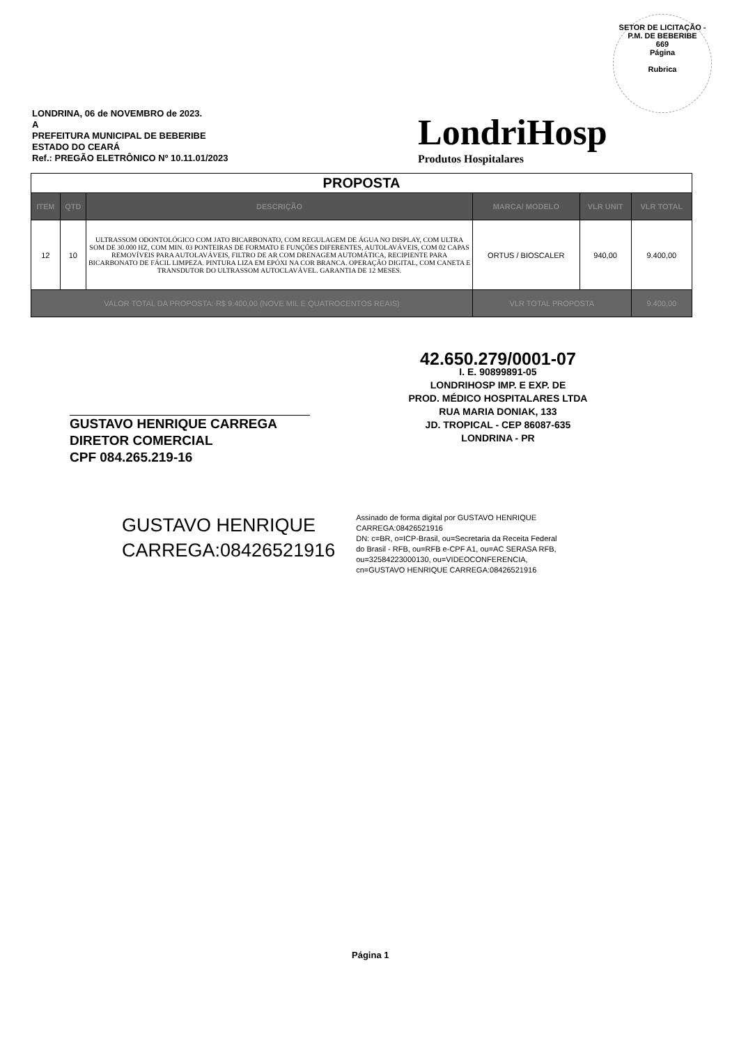SETOR DE LICITAÇÃO - P.M. DE BEBERIBE
669
Página
Rubrica
LONDRINA, 06 de NOVEMBRO de 2023.
A
PREFEITURA MUNICIPAL DE BEBERIBE
ESTADO DO CEARÁ
Ref.: PREGÃO ELETRÔNICO Nº 10.11.01/2023
LondriHosp
Produtos Hospitalares
| PROPOSTA | | | | | |
| --- | --- | --- | --- | --- | --- |
| ITEM | QTD | DESCRIÇÃO | MARCA/ MODELO | VLR UNIT | VLR TOTAL |
| 12 | 10 | ULTRASSOM ODONTOLÓGICO COM JATO BICARBONATO, COM REGULAGEM DE ÁGUA NO DISPLAY, COM ULTRA SOM DE 30.000 HZ, COM MIN. 03 PONTEIRAS DE FORMATO E FUNÇÕES DIFERENTES, AUTOLAVÁVEIS, COM 02 CAPAS REMOVÍVEIS PARA AUTOLAVÁVEIS, FILTRO DE AR COM DRENAGEM AUTOMÁTICA, RECIPIENTE PARA BICARBONATO DE FÁCIL LIMPEZA. PINTURA LIZA EM EPÓXI NA COR BRANCA. OPERAÇÃO DIGITAL, COM CANETA E TRANSDUTOR DO ULTRASSOM AUTOCLAVÁVEL. GARANTIA DE 12 MESES. | ORTUS / BIOSCALER | 940,00 | 9.400,00 |
| VALOR TOTAL DA PROPOSTA: R$ 9.400,00 (NOVE MIL E QUATROCENTOS REAIS) | | | VLR TOTAL PROPOSTA | | 9.400,00 |
42.650.279/0001-07
I. E. 90899891-05
LONDRIHOSP IMP. E EXP. DE
PROD. MÉDICO HOSPITALARES LTDA
RUA MARIA DONIAK, 133
JD. TROPICAL - CEP 86087-635
LONDRINA - PR
GUSTAVO HENRIQUE CARREGA
DIRETOR COMERCIAL
CPF 084.265.219-16
GUSTAVO HENRIQUE
CARREGA:08426521916
Assinado de forma digital por GUSTAVO HENRIQUE
CARREGA:08426521916
DN: c=BR, o=ICP-Brasil, ou=Secretaria da Receita Federal
do Brasil - RFB, ou=RFB e-CPF A1, ou=AC SERASA RFB,
ou=32584223000130, ou=VIDEOCONFERENCIA,
cn=GUSTAVO HENRIQUE CARREGA:08426521916
Página 1